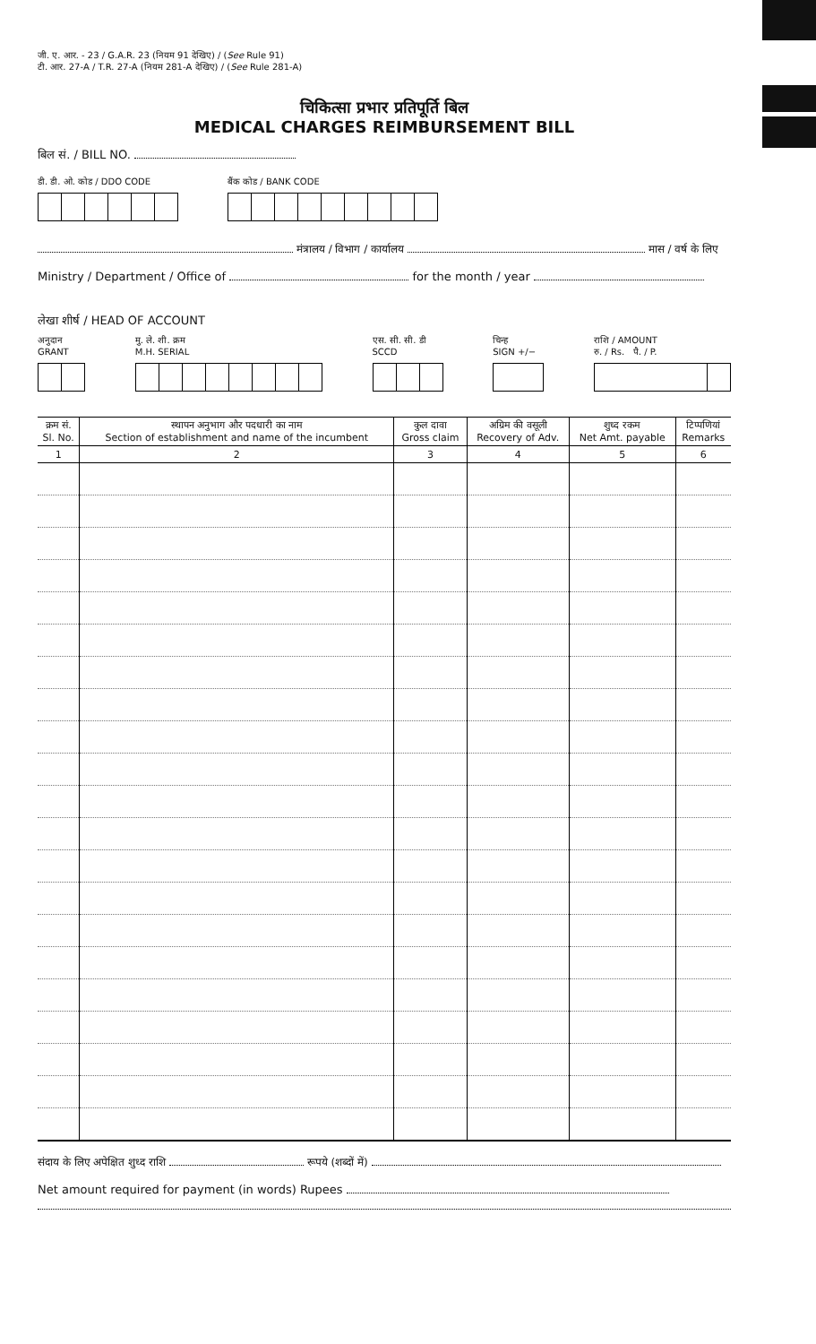जी. ए. आर. - 23 / G.A.R. 23 (नियम 91 देखिए) / (See Rule 91)
टी. आर. 27-A / T.R. 27-A (नियम 281-A देखिए) / (See Rule 281-A)
चिकित्सा प्रभार प्रतिपूर्ति बिल
MEDICAL CHARGES REIMBURSEMENT BILL
बिल सं. / BILL NO.
डी. डी. ओ. कोड / DDO CODE बैंक कोड / BANK CODE
मंत्रालय / विभाग / कार्यालय मास / वर्ष के लिए
Ministry / Department / Office of for the month / year
लेखा शीर्ष / HEAD OF ACCOUNT
अनुदान
GRANT
मु. ले. शी. क्रम
M.H. SERIAL
एस. सी. सी. डी
SCCD
चिन्ह
SIGN +/−
राशि / AMOUNT
रु. / Rs. पै. / P.
| क्रम सं. Sl. No. | स्थापन अनुभाग और पदधारी का नाम Section of establishment and name of the incumbent | कुल दावा Gross claim | अग्रिम की वसूली Recovery of Adv. | शुध्द रकम Net Amt. payable | टिप्पणियां Remarks |
| --- | --- | --- | --- | --- | --- |
| 1 | 2 | 3 | 4 | 5 | 6 |
संदाय के लिए अपेक्षित शुध्द राशि रूपये (शब्दों में)
Net amount required for payment (in words) Rupees